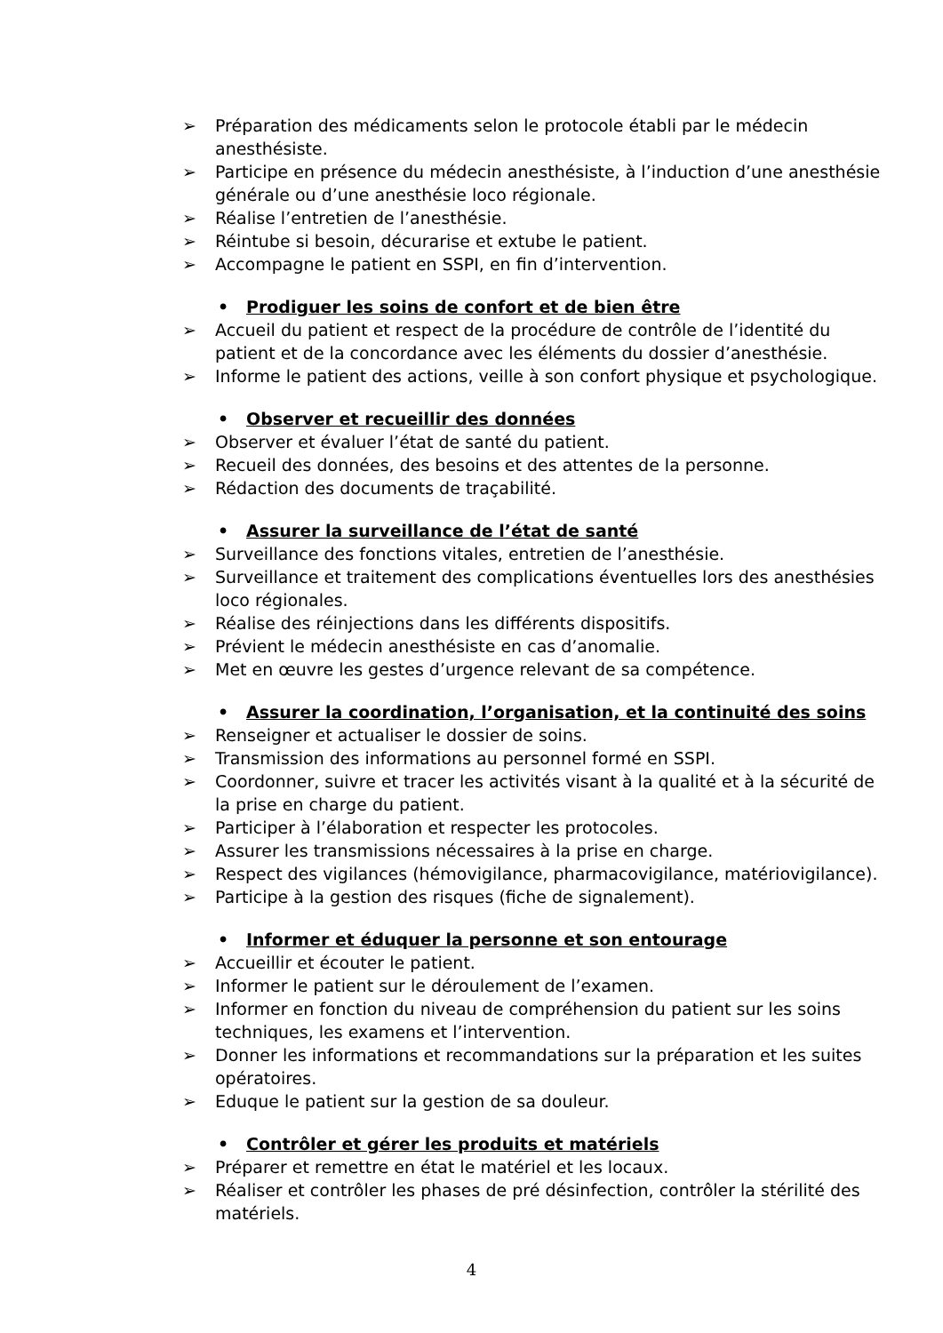➢ Préparation des médicaments selon le protocole établi par le médecin anesthésiste.
➢ Participe en présence du médecin anesthésiste, à l’induction d’une anesthésie générale ou d’une anesthésie loco régionale.
➢ Réalise l’entretien de l’anesthésie.
➢ Réintube si besoin, décurarise et extube le patient.
➢ Accompagne le patient en SSPI, en fin d’intervention.
• Prodiguer les soins de confort et de bien être
➢ Accueil du patient et respect de la procédure de contrôle de l’identité du patient et de la concordance avec les éléments du dossier d’anesthésie.
➢ Informe le patient des actions, veille à son confort physique et psychologique.
• Observer et recueillir des données
➢ Observer et évaluer l’état de santé du patient.
➢ Recueil des données, des besoins et des attentes de la personne.
➢ Rédaction des documents de traçabilité.
• Assurer la surveillance de l’état de santé
➢ Surveillance des fonctions vitales, entretien de l’anesthésie.
➢ Surveillance et traitement des complications éventuelles lors des anesthésies loco régionales.
➢ Réalise des réinjections dans les différents dispositifs.
➢ Prévient le médecin anesthésiste en cas d’anomalie.
➢ Met en œuvre les gestes d’urgence relevant de sa compétence.
• Assurer la coordination, l’organisation, et la continuité des soins
➢ Renseigner et actualiser le dossier de soins.
➢ Transmission des informations au personnel formé en SSPI.
➢ Coordonner, suivre et tracer les activités visant à la qualité et à la sécurité de la prise en charge du patient.
➢ Participer à l’élaboration et respecter les protocoles.
➢ Assurer les transmissions nécessaires à la prise en charge.
➢ Respect des vigilances (hémovigilance, pharmacovigilance, matériovigilance).
➢ Participe à la gestion des risques (fiche de signalement).
• Informer et éduquer la personne et son entourage
➢ Accueillir et écouter le patient.
➢ Informer le patient sur le déroulement de l’examen.
➢ Informer en fonction du niveau de compréhension du patient sur les soins techniques, les examens et l’intervention.
➢ Donner les informations et recommandations sur la préparation et les suites opératoires.
➢ Eduque le patient sur la gestion de sa douleur.
• Contrôler et gérer les produits et matériels
➢ Préparer et remettre en état le matériel et les locaux.
➢ Réaliser et contrôler les phases de pré désinfection, contrôler la stérilité des matériels.
4